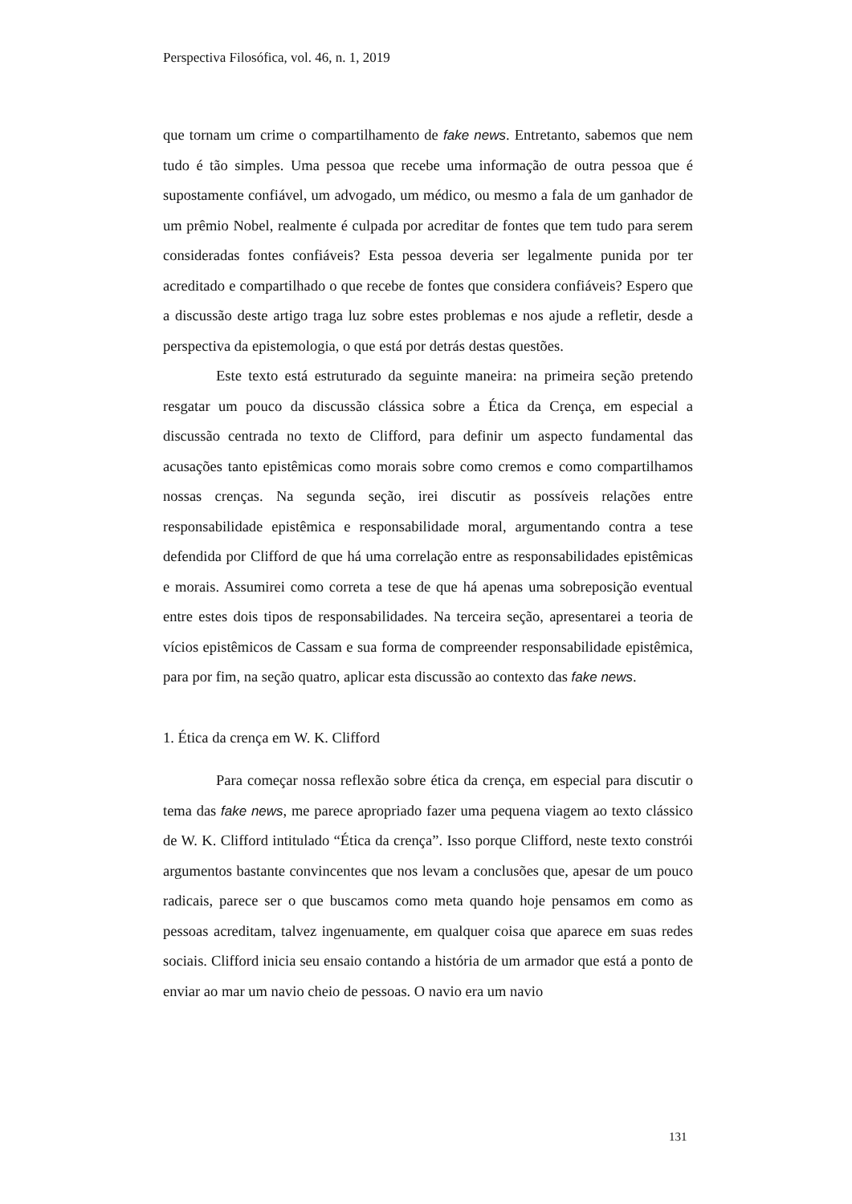Perspectiva Filosófica, vol. 46, n. 1, 2019
que tornam um crime o compartilhamento de fake news. Entretanto, sabemos que nem tudo é tão simples. Uma pessoa que recebe uma informação de outra pessoa que é supostamente confiável, um advogado, um médico, ou mesmo a fala de um ganhador de um prêmio Nobel, realmente é culpada por acreditar de fontes que tem tudo para serem consideradas fontes confiáveis? Esta pessoa deveria ser legalmente punida por ter acreditado e compartilhado o que recebe de fontes que considera confiáveis? Espero que a discussão deste artigo traga luz sobre estes problemas e nos ajude a refletir, desde a perspectiva da epistemologia, o que está por detrás destas questões.
Este texto está estruturado da seguinte maneira: na primeira seção pretendo resgatar um pouco da discussão clássica sobre a Ética da Crença, em especial a discussão centrada no texto de Clifford, para definir um aspecto fundamental das acusações tanto epistêmicas como morais sobre como cremos e como compartilhamos nossas crenças. Na segunda seção, irei discutir as possíveis relações entre responsabilidade epistêmica e responsabilidade moral, argumentando contra a tese defendida por Clifford de que há uma correlação entre as responsabilidades epistêmicas e morais. Assumirei como correta a tese de que há apenas uma sobreposição eventual entre estes dois tipos de responsabilidades. Na terceira seção, apresentarei a teoria de vícios epistêmicos de Cassam e sua forma de compreender responsabilidade epistêmica, para por fim, na seção quatro, aplicar esta discussão ao contexto das fake news.
1. Ética da crença em W. K. Clifford
Para começar nossa reflexão sobre ética da crença, em especial para discutir o tema das fake news, me parece apropriado fazer uma pequena viagem ao texto clássico de W. K. Clifford intitulado “Ética da crença”. Isso porque Clifford, neste texto constrói argumentos bastante convincentes que nos levam a conclusões que, apesar de um pouco radicais, parece ser o que buscamos como meta quando hoje pensamos em como as pessoas acreditam, talvez ingenuamente, em qualquer coisa que aparece em suas redes sociais. Clifford inicia seu ensaio contando a história de um armador que está a ponto de enviar ao mar um navio cheio de pessoas. O navio era um navio
131